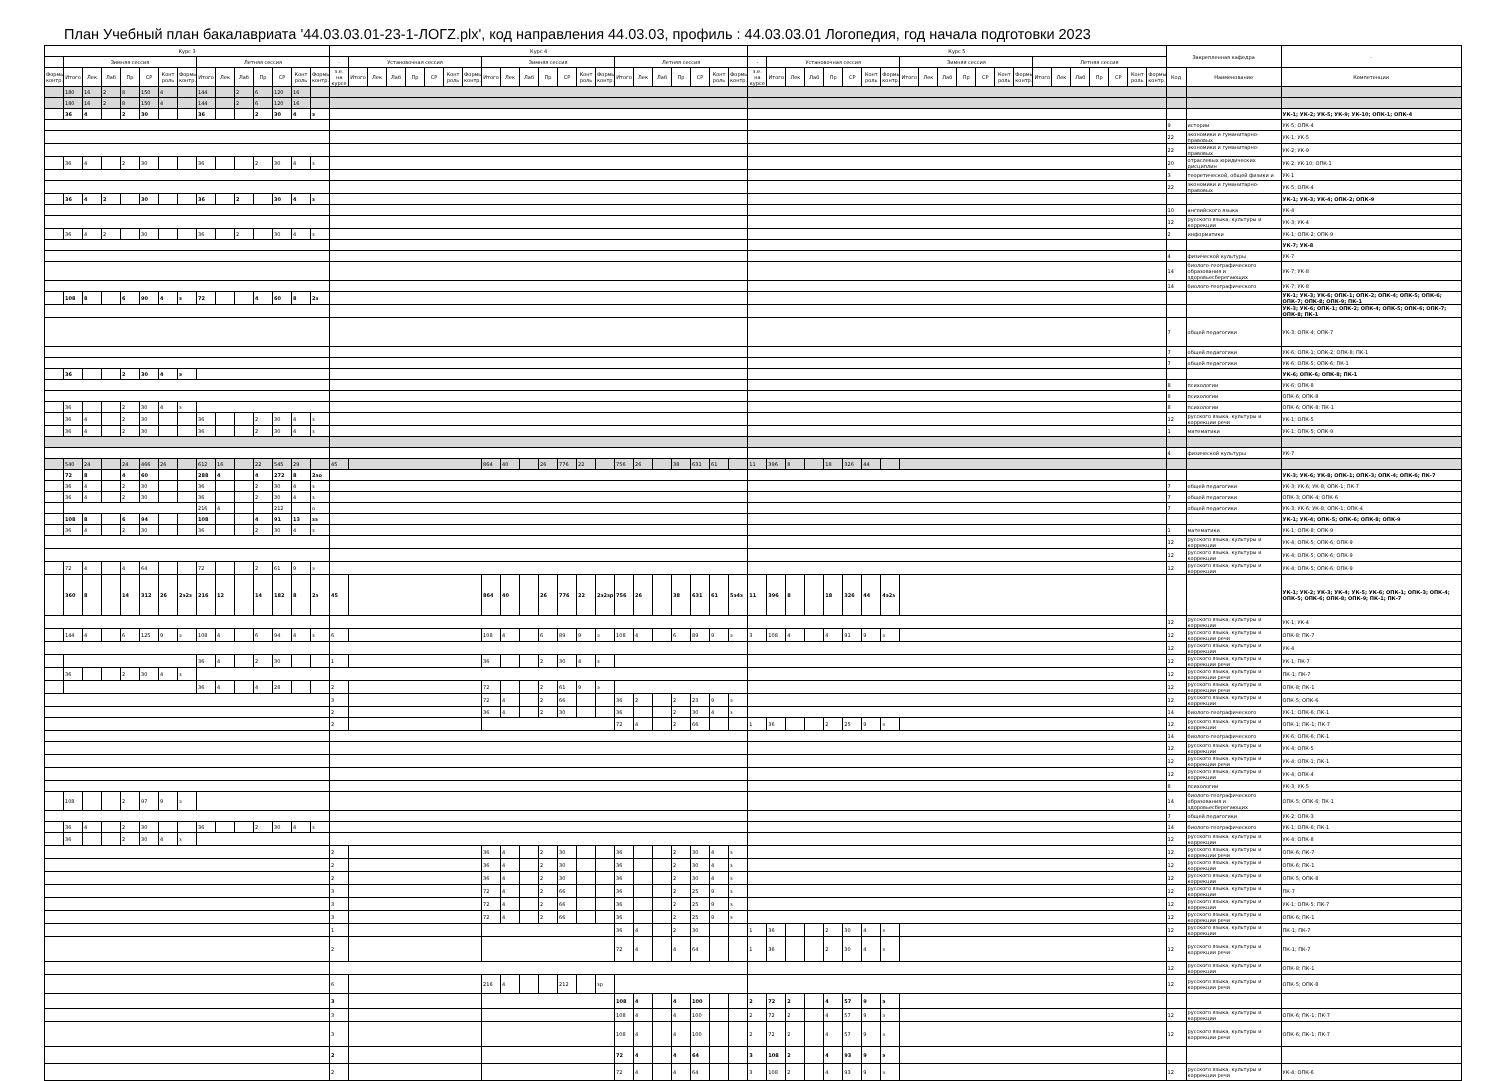План Учебный план бакалавриата '44.03.03.01-23-1-ЛОГZ.plx', код направления 44.03.03, профиль : 44.03.03.01 Логопедия, год начала подготовки 2023
| Курс 3 | | | | | | | | | | | | | | | Курс 4 | | | | | | | | | | | | | | | | | | | | | | Курс 5 | | | | | | | | | | | | | | | | | | | | | | Закрепленная кафедра | | - |
| --- | --- | --- | --- | --- | --- | --- | --- | --- | --- | --- | --- | --- | --- | --- | --- | --- | --- | --- | --- | --- | --- | --- | --- | --- | --- | --- | --- | --- | --- | --- | --- | --- | --- | --- | --- | --- | --- | --- | --- | --- | --- | --- | --- | --- | --- | --- | --- | --- | --- | --- | --- | --- | --- | --- | --- | --- | --- | --- | --- | --- | --- |
| | Зимняя сессия | | | | | | | Летняя сессия | | | | | | | - | Установочная сессия | | | | | | | Зимняя сессия | | | | | | | Летняя сессия | | | | | | | - | Установочная сессия | | | | | | | Зимняя сессия | | | | | | | Летняя сессия | | | | | | | | | |
| Формы контр. | Итого | Лек | Лаб | Пр | СР | Конт роль | Формы контр. | Итого | Лек | Лаб | Пр | СР | Конт роль | Формы контр. | з.е. на курсе | Итого | Лек | Лаб | Пр | СР | Конт роль | Формы контр. | Итого | Лек | Лаб | Пр | СР | Конт роль | Формы контр. | Итого | Лек | Лаб | Пр | СР | Конт роль | Формы контр. | з.е. на курсе | Итого | Лек | Лаб | Пр | СР | Конт роль | Формы контр. | Итого | Лек | Лаб | Пр | СР | Конт роль | Формы контр. | Итого | Лек | Лаб | Пр | СР | Конт роль | Формы контр. | Код | Наименование | Компетенции |
| | 180 | 16 | 2 | 8 | 150 | 4 | | 144 | | 2 | 6 | 120 | 16 | | | | | | | | | | | | | | | | | | | | | | | | | | | | | | | | | | | | | | | | | | | | | | | | |
| | 180 | 16 | 2 | 8 | 150 | 4 | | 144 | | 2 | 6 | 120 | 16 | | | | | | | | | | | | | | | | | | | | | | | | | | | | | | | | | | | | | | | | | | | | | | | | |
| | 36 | 4 | | 2 | 30 | | | 36 | | | 2 | 30 | 4 | э | | | | | | | | | | | | | | | | | | | | | | | | | | | | | | | | | | | | | | | | | | | | | | | УК-1; УК-2; УК-5; УК-9; УК-10; ОПК-1; ОПК-4 |
| | | | | | | | | | | | | | | | | | | | | | | | | | | | | | | | | | | | | | | | | | | | | | | | | | | | | | | | | | | | 9 | истории | УК-5; ОПК-4 |
| | | | | | | | | | | | | | | | | | | | | | | | | | | | | | | | | | | | | | | | | | | | | | | | | | | | | | | | | | | | 22 | экономики и гуманитарно-правовых | УК-1; УК-5 |
| | | | | | | | | | | | | | | | | | | | | | | | | | | | | | | | | | | | | | | | | | | | | | | | | | | | | | | | | | | | 22 | экономики и гуманитарно-правовых | УК-2; УК-9 |
| | 36 | 4 | | 2 | 30 | | | 36 | | | 2 | 30 | 4 | з | | | | | | | | | | | | | | | | | | | | | | | | | | | | | | | | | | | | | | | | | | | | | 20 | отраслевых юридических дисциплин | УК-2; УК-10; ОПК-1 |
| | | | | | | | | | | | | | | | | | | | | | | | | | | | | | | | | | | | | | | | | | | | | | | | | | | | | | | | | | | | 3 | теоретической, общей физики и | УК-1 |
| | | | | | | | | | | | | | | | | | | | | | | | | | | | | | | | | | | | | | | | | | | | | | | | | | | | | | | | | | | | 22 | экономики и гуманитарно-правовых | УК-5; ОПК-4 |
| | 36 | 4 | 2 | | 30 | | | 36 | | 2 | | 30 | 4 | з | | | | | | | | | | | | | | | | | | | | | | | | | | | | | | | | | | | | | | | | | | | | | | | УК-1; УК-3; УК-4; ОПК-2; ОПК-9 |
| | | | | | | | | | | | | | | | | | | | | | | | | | | | | | | | | | | | | | | | | | | | | | | | | | | | | | | | | | | | 10 | английского языка | УК-4 |
| | | | | | | | | | | | | | | | | | | | | | | | | | | | | | | | | | | | | | | | | | | | | | | | | | | | | | | | | | | | 12 | русского языка, культуры и коррекции | УК-3; УК-4 |
| | 36 | 4 | 2 | | 30 | | | 36 | | 2 | | 30 | 4 | з | | | | | | | | | | | | | | | | | | | | | | | | | | | | | | | | | | | | | | | | | | | | | 2 | информатики | УК-1; ОПК-2; ОПК-9 |
| | | | | | | | | | | | | | | | | | | | | | | | | | | | | | | | | | | | | | | | | | | | | | | | | | | | | | | | | | | | | | УК-7; УК-8 |
| | | | | | | | | | | | | | | | | | | | | | | | | | | | | | | | | | | | | | | | | | | | | | | | | | | | | | | | | | | | 4 | физической культуры | УК-7 |
| | | | | | | | | | | | | | | | | | | | | | | | | | | | | | | | | | | | | | | | | | | | | | | | | | | | | | | | | | | | 14 | биолого-географического образования и здоровьесберегающих | УК-7; УК-8 |
| | | | | | | | | | | | | | | | | | | | | | | | | | | | | | | | | | | | | | | | | | | | | | | | | | | | | | | | | | | | 14 | биолого-географического | УК-7; УК-8 |
| | 108 | 8 | | 6 | 90 | 4 | з | 72 | | | 4 | 60 | 8 | 2з | | | | | | | | | | | | | | | | | | | | | | | | | | | | | | | | | | | | | | | | | | | | | | | УК-1; УК-3; УК-6; ОПК-1; ОПК-2; ОПК-4; ОПК-5; ОПК-6; ОПК-7; ОПК-8; ОПК-9; ПК-1 |
| | | | | | | | | | | | | | | | | | | | | | | | | | | | | | | | | | | | | | | | | | | | | | | | | | | | | | | | | | | | | | УК-3; УК-6; ОПК-1; ОПК-2; ОПК-4; ОПК-5; ОПК-6; ОПК-7; ОПК-8; ПК-1 |
| | | | | | | | | | | | | | | | | | | | | | | | | | | | | | | | | | | | | | | | | | | | | | | | | | | | | | | | | | | | 7 | общей педагогики | УК-3; ОПК-4; ОПК-7 |
| | | | | | | | | | | | | | | | | | | | | | | | | | | | | | | | | | | | | | | | | | | | | | | | | | | | | | | | | | | | 7 | общей педагогики | УК-6; ОПК-1; ОПК-2; ОПК-8; ПК-1 |
| | | | | | | | | | | | | | | | | | | | | | | | | | | | | | | | | | | | | | | | | | | | | | | | | | | | | | | | | | | | 7 | общей педагогики | УК-6; ОПК-5; ОПК-6; ПК-1 |
| | 36 | | | 2 | 30 | 4 | э | | | | | | | | | | | | | | | | | | | | | | | | | | | | | | | | | | | | | | | | | | | | | | | | | | | | | | УК-6; ОПК-6; ОПК-8; ПК-1 |
| | | | | | | | | | | | | | | | | | | | | | | | | | | | | | | | | | | | | | | | | | | | | | | | | | | | | | | | | | | | 8 | психологии | УК-6; ОПК-8 |
| | | | | | | | | | | | | | | | | | | | | | | | | | | | | | | | | | | | | | | | | | | | | | | | | | | | | | | | | | | | 8 | психологии | ОПК-6; ОПК-8 |
| | 36 | | | 2 | 30 | 4 | з | | | | | | | | | | | | | | | | | | | | | | | | | | | | | | | | | | | | | | | | | | | | | | | | | | | | 8 | психологии | ОПК-6; ОПК-8; ПК-1 |
| | 36 | 4 | | 2 | 30 | | | 36 | | | 2 | 30 | 4 | з | | | | | | | | | | | | | | | | | | | | | | | | | | | | | | | | | | | | | | | | | | | | | 12 | русского языка, культуры и коррекции речи | УК-1; ОПК-5 |
| | 36 | 4 | | 2 | 30 | | | 36 | | | 2 | 30 | 4 | з | | | | | | | | | | | | | | | | | | | | | | | | | | | | | | | | | | | | | | | | | | | | | 1 | математики | УК-1; ОПК-5; ОПК-9 |
| | | | | | | | | | | | | | | | | | | | | | | | | | | | | | | | | | | | | | | | | | | | | | | | | | | | | | | | | | | | 4 | физической культуры | УК-7 |
| | 540 | 24 | | 24 | 466 | 26 | | 612 | 16 | | 22 | 545 | 29 | | 45 | | | | | | | | 864 | 40 | | 26 | 776 | 22 | | 756 | 26 | | 38 | 631 | 61 | | 11 | 396 | 8 | | 18 | 326 | 44 | | | | | | | | | | | | | | | | | | |
| | 72 | 8 | | 4 | 60 | | | 288 | 4 | | 4 | 272 | 8 | 2зо | | | | | | | | | | | | | | | | | | | | | | | | | | | | | | | | | | | | | | | | | | | | | | | УК-3; УК-6; УК-8; ОПК-1; ОПК-3; ОПК-4; ОПК-6; ПК-7 |
| | 36 | 4 | | 2 | 30 | | | 36 | | | 2 | 30 | 4 | з | | | | | | | | | | | | | | | | | | | | | | | | | | | | | | | | | | | | | | | | | | | | | 7 | общей педагогики | УК-3; УК-6; УК-8; ОПК-1; ПК-7 |
| | 36 | 4 | | 2 | 30 | | | 36 | | | 2 | 30 | 4 | з | | | | | | | | | | | | | | | | | | | | | | | | | | | | | | | | | | | | | | | | | | | | | 7 | общей педагогики | ОПК-3; ОПК-4; ОПК-6 |
| | | | | | | | | 216 | 4 | | | 212 | | о | | | | | | | | | | | | | | | | | | | | | | | | | | | | | | | | | | | | | | | | | | | | | 7 | общей педагогики | УК-3; УК-6; УК-8; ОПК-1; ОПК-4 |
| | 108 | 8 | | 6 | 94 | | | 108 | | | 4 | 91 | 13 | зз | | | | | | | | | | | | | | | | | | | | | | | | | | | | | | | | | | | | | | | | | | | | | | | УК-1; УК-4; ОПК-5; ОПК-6; ОПК-8; ОПК-9 |
| | 36 | 4 | | 2 | 30 | | | 36 | | | 2 | 30 | 4 | з | | | | | | | | | | | | | | | | | | | | | | | | | | | | | | | | | | | | | | | | | | | | | 1 | математики | УК-1; ОПК-8; ОПК-9 |
| | | | | | | | | | | | | | | | | | | | | | | | | | | | | | | | | | | | | | | | | | | | | | | | | | | | | | | | | | | | 12 | русского языка, культуры и коррекции | УК-4; ОПК-5; ОПК-6; ОПК-9 |
| | | | | | | | | | | | | | | | | | | | | | | | | | | | | | | | | | | | | | | | | | | | | | | | | | | | | | | | | | | | 12 | русского языка, культуры и коррекции | УК-4; ОПК-5; ОПК-6; ОПК-9 |
| | 72 | 4 | | 4 | 64 | | | 72 | | | 2 | 61 | 9 | э | | | | | | | | | | | | | | | | | | | | | | | | | | | | | | | | | | | | | | | | | | | | | 12 | русского языка, культуры и коррекции | УК-4; ОПК-5; ОПК-6; ОПК-9 |
| | 360 | 8 | | 14 | 312 | 26 | 2э2з | 216 | 12 | | 14 | 182 | 8 | 2з | 45 | | | | | | | | 864 | 40 | | 26 | 776 | 22 | 2э2зр | 756 | 26 | | 38 | 631 | 61 | 5э4з | 11 | 396 | 8 | | 18 | 326 | 44 | 4э2з | | | | | | | | | | | | | | | | | УК-1; УК-2; УК-3; УК-4; УК-5; УК-6; ОПК-1; ОПК-3; ОПК-4; ОПК-5; ОПК-6; ОПК-8; ОПК-9; ПК-1; ПК-7 |
| | | | | | | | | | | | | | | | | | | | | | | | | | | | | | | | | | | | | | | | | | | | | | | | | | | | | | | | | | | | 12 | русского языка, культуры и коррекции | УК-1; УК-4 |
| | 144 | 4 | | 6 | 125 | 9 | э | 108 | 4 | | 6 | 94 | 4 | з | 6 | | | | | | | | 108 | 4 | | 6 | 89 | 9 | э | 108 | 4 | | 6 | 89 | 9 | э | 3 | 108 | 4 | | 4 | 91 | 9 | э | | | | | | | | | | | | | | | 12 | русского языка, культуры и коррекции речи | ОПК-8; ПК-7 |
| | | | | | | | | | | | | | | | | | | | | | | | | | | | | | | | | | | | | | | | | | | | | | | | | | | | | | | | | | | | 12 | русского языка, культуры и коррекции | УК-4 |
| | | | | | | | | 36 | 4 | | 2 | 30 | | | 1 | | | | | | | | 36 | | | 2 | 30 | 4 | з | | | | | | | | | | | | | | | | | | | | | | | | | | | | | | 12 | русского языка, культуры и коррекции речи | УК-1; ПК-7 |
| | 36 | | | 2 | 30 | 4 | з | | | | | | | | | | | | | | | | | | | | | | | | | | | | | | | | | | | | | | | | | | | | | | | | | | | | 12 | русского языка, культуры и коррекции речи | ПК-1; ПК-7 |
| | | | | | | | | 36 | 4 | | 4 | 28 | | | 2 | | | | | | | | 72 | | | 2 | 61 | 9 | э | | | | | | | | | | | | | | | | | | | | | | | | | | | | | | 12 | русского языка, культуры и коррекции речи | ОПК-8; ПК-1 |
| | | | | | | | | | | | | | | | 3 | | | | | | | | 72 | 4 | | 2 | 66 | | | 36 | 2 | | 2 | 23 | 9 | э | | | | | | | | | | | | | | | | | | | | | | | 12 | русского языка, культуры и коррекции | ОПК-5; ОПК-6 |
| | | | | | | | | | | | | | | | 2 | | | | | | | | 36 | 4 | | 2 | 30 | | | 36 | | | 2 | 30 | 4 | з | | | | | | | | | | | | | | | | | | | | | | | 14 | биолого-географического | УК-1; ОПК-6; ПК-1 |
| | | | | | | | | | | | | | | | 2 | | | | | | | | | | | | | | | 72 | 4 | | 2 | 66 | | | 1 | 36 | | | 2 | 25 | 9 | э | | | | | | | | | | | | | | | 12 | русского языка, культуры и коррекции | ОПК-1; ПК-1; ПК-7 |
| | | | | | | | | | | | | | | | | | | | | | | | | | | | | | | | | | | | | | | | | | | | | | | | | | | | | | | | | | | | 14 | биолого-географического | УК-6; ОПК-6; ПК-1 |
| | | | | | | | | | | | | | | | | | | | | | | | | | | | | | | | | | | | | | | | | | | | | | | | | | | | | | | | | | | | 12 | русского языка, культуры и коррекции | УК-4; ОПК-5 |
| | | | | | | | | | | | | | | | | | | | | | | | | | | | | | | | | | | | | | | | | | | | | | | | | | | | | | | | | | | | 12 | русского языка, культуры и коррекции речи | УК-4; ОПК-1; ПК-1 |
| | | | | | | | | | | | | | | | | | | | | | | | | | | | | | | | | | | | | | | | | | | | | | | | | | | | | | | | | | | | 12 | русского языка, культуры и коррекции | УК-4; ОПК-4 |
| | | | | | | | | | | | | | | | | | | | | | | | | | | | | | | | | | | | | | | | | | | | | | | | | | | | | | | | | | | | 8 | психологии | УК-3; УК-5 |
| | 108 | | | 2 | 97 | 9 | э | | | | | | | | | | | | | | | | | | | | | | | | | | | | | | | | | | | | | | | | | | | | | | | | | | | | 14 | биолого-географического образования и здоровьесберегающих | ОПК-5; ОПК-6; ПК-1 |
| | | | | | | | | | | | | | | | | | | | | | | | | | | | | | | | | | | | | | | | | | | | | | | | | | | | | | | | | | | | 7 | общей педагогики | УК-2; ОПК-3 |
| | 36 | 4 | | 2 | 30 | | | 36 | | | 2 | 30 | 4 | з | | | | | | | | | | | | | | | | | | | | | | | | | | | | | | | | | | | | | | | | | | | | | 14 | биолого-географического | УК-1; ОПК-6; ПК-1 |
| | 36 | | | 2 | 30 | 4 | з | | | | | | | | | | | | | | | | | | | | | | | | | | | | | | | | | | | | | | | | | | | | | | | | | | | | 12 | русского языка, культуры и коррекции | УК-4; ОПК-8 |
| | | | | | | | | | | | | | | | 2 | | | | | | | | 36 | 4 | | 2 | 30 | | | 36 | | | 2 | 30 | 4 | з | | | | | | | | | | | | | | | | | | | | | | | 12 | русского языка, культуры и коррекции речи | ОПК-6; ПК-7 |
| | | | | | | | | | | | | | | | 2 | | | | | | | | 36 | 4 | | 2 | 30 | | | 36 | | | 2 | 30 | 4 | з | | | | | | | | | | | | | | | | | | | | | | | 12 | русского языка, культуры и коррекции | ОПК-6; ПК-1 |
| | | | | | | | | | | | | | | | 2 | | | | | | | | 36 | 4 | | 2 | 30 | | | 36 | | | 2 | 30 | 4 | з | | | | | | | | | | | | | | | | | | | | | | | 12 | русского языка, культуры и коррекции | ОПК-5; ОПК-8 |
| | | | | | | | | | | | | | | | 3 | | | | | | | | 72 | 4 | | 2 | 66 | | | 36 | | | 2 | 25 | 9 | з | | | | | | | | | | | | | | | | | | | | | | | 12 | русского языка, культуры и коррекции | ПК-7 |
| | | | | | | | | | | | | | | | 3 | | | | | | | | 72 | 4 | | 2 | 66 | | | 36 | | | 2 | 25 | 9 | з | | | | | | | | | | | | | | | | | | | | | | | 12 | русского языка, культуры и коррекции | УК-1; ОПК-5; ПК-7 |
| | | | | | | | | | | | | | | | 3 | | | | | | | | 72 | 4 | | 2 | 66 | | | 36 | | | 2 | 25 | 9 | з | | | | | | | | | | | | | | | | | | | | | | | 12 | русского языка, культуры и коррекции речи | ОПК-6; ПК-1 |
| | | | | | | | | | | | | | | | 1 | | | | | | | | | | | | | | | 36 | 4 | | 2 | 30 | | | 1 | 36 | | | 2 | 30 | 4 | з | | | | | | | | | | | | | | | 12 | русского языка, культуры и коррекции | ПК-1; ПК-7 |
| | | | | | | | | | | | | | | | 2 | | | | | | | | | | | | | | | 72 | 4 | | 4 | 64 | | | 1 | 36 | | | 2 | 30 | 4 | з | | | | | | | | | | | | | | | 12 | русского языка, культуры и коррекции речи | ПК-1; ПК-7 |
| | | | | | | | | | | | | | | | | | | | | | | | | | | | | | | | | | | | | | | | | | | | | | | | | | | | | | | | | | | | 12 | русского языка, культуры и коррекции | ОПК-8; ПК-1 |
| | | | | | | | | | | | | | | | 6 | | | | | | | | 216 | 4 | | | 212 | | зр | | | | | | | | | | | | | | | | | | | | | | | | | | | | | | 12 | русского языка, культуры и коррекции речи | ОПК-5; ОПК-8 |
| | | | | | | | | | | | | | | | 3 | | | | | | | | | | | | | | | 108 | 4 | | 4 | 100 | | | 2 | 72 | 2 | | 4 | 57 | 9 | э | | | | | | | | | | | | | | | | | |
| | | | | | | | | | | | | | | | 3 | | | | | | | | | | | | | | | 108 | 4 | | 4 | 100 | | | 2 | 72 | 2 | | 4 | 57 | 9 | э | | | | | | | | | | | | | | | 12 | русского языка, культуры и коррекции | ОПК-6; ПК-1; ПК-7 |
| | | | | | | | | | | | | | | | 3 | | | | | | | | | | | | | | | 108 | 4 | | 4 | 100 | | | 2 | 72 | 2 | | 4 | 57 | 9 | э | | | | | | | | | | | | | | | 12 | русского языка, культуры и коррекции речи | ОПК-6; ПК-1; ПК-7 |
| | | | | | | | | | | | | | | | 2 | | | | | | | | | | | | | | | 72 | 4 | | 4 | 64 | | | 3 | 108 | 2 | | 4 | 93 | 9 | э | | | | | | | | | | | | | | | | | |
| | | | | | | | | | | | | | | | 2 | | | | | | | | | | | | | | | 72 | 4 | | 4 | 64 | | | 3 | 108 | 2 | | 4 | 93 | 9 | э | | | | | | | | | | | | | | | 12 | русского языка, культуры и коррекции речи | УК-4; ОПК-6 |